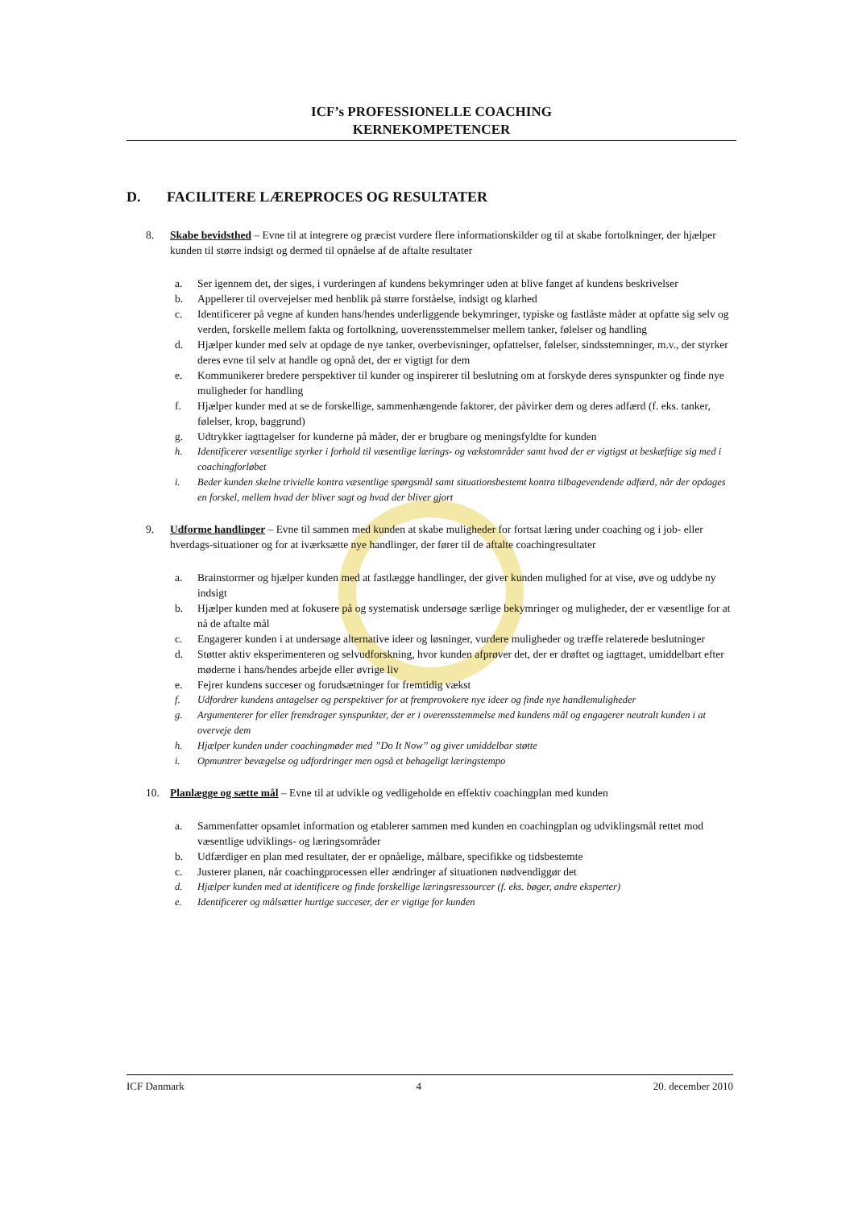ICF’s PROFESSIONELLE COACHING
KERNEKOMPETENCER
D. FACILITERE LÆREPROCES OG RESULTATER
8. Skabe bevidsthed – Evne til at integrere og præcist vurdere flere informationskilder og til at skabe fortolkninger, der hjælper kunden til større indsigt og dermed til opnåelse af de aftalte resultater
a. Ser igennem det, der siges, i vurderingen af kundens bekymringer uden at blive fanget af kundens beskrivelser
b. Appellerer til overvejelser med henblik på større forståelse, indsigt og klarhed
c. Identificerer på vegne af kunden hans/hendes underliggende bekymringer, typiske og fastlåste måder at opfatte sig selv og verden, forskelle mellem fakta og fortolkning, uoverensstemmelser mellem tanker, følelser og handling
d. Hjælper kunder med selv at opdage de nye tanker, overbevisninger, opfattelser, følelser, sindsstemninger, m.v., der styrker deres evne til selv at handle og opnå det, der er vigtigt for dem
e. Kommunikerer bredere perspektiver til kunder og inspirerer til beslutning om at forskyde deres synspunkter og finde nye muligheder for handling
f. Hjælper kunder med at se de forskellige, sammenhængende faktorer, der påvirker dem og deres adfærd (f. eks. tanker, følelser, krop, baggrund)
g. Udtrykker iagttagelser for kunderne på måder, der er brugbare og meningsfyldte for kunden
h. Identificerer væsentlige styrker i forhold til væsentlige lærings- og vækstområder samt hvad der er vigtigst at beskæftige sig med i coachingforløbet
i. Beder kunden skelne trivielle kontra væsentlige spørgsmål samt situationsbestemt kontra tilbagevendende adfærd, når der opdages en forskel, mellem hvad der bliver sagt og hvad der bliver gjort
9. Udforme handlinger – Evne til sammen med kunden at skabe muligheder for fortsat læring under coaching og i job- eller hverdags-situationer og for at iværksætte nye handlinger, der fører til de aftalte coachingresultater
a. Brainstormer og hjælper kunden med at fastlægge handlinger, der giver kunden mulighed for at vise, øve og uddybe ny indsigt
b. Hjælper kunden med at fokusere på og systematisk undersøge særlige bekymringer og muligheder, der er væsentlige for at nå de aftalte mål
c. Engagerer kunden i at undersøge alternative ideer og løsninger, vurdere muligheder og træffe relaterede beslutninger
d. Støtter aktiv eksperimenteren og selvudforskning, hvor kunden afprøver det, der er drøftet og iagttaget, umiddelbart efter møderne i hans/hendes arbejde eller øvrige liv
e. Fejrer kundens succeser og forudsætninger for fremtidig vækst
f. Udfordrer kundens antagelser og perspektiver for at fremprovokere nye ideer og finde nye handlemuligheder
g. Argumenterer for eller fremdrager synspunkter, der er i overensstemmelse med kundens mål og engagerer neutralt kunden i at overveje dem
h. Hjælper kunden under coachingmøder med ”Do It Now” og giver umiddelbar støtte
i. Opmuntrer bevægelse og udfordringer men også et behageligt læringstempo
10. Planlægge og sætte mål – Evne til at udvikle og vedligeholde en effektiv coachingplan med kunden
a. Sammenfatter opsamlet information og etablerer sammen med kunden en coachingplan og udviklingsmål rettet mod væsentlige udviklings- og læringsområder
b. Udfærdiger en plan med resultater, der er opnåelige, målbare, specifikke og tidsbestemte
c. Justerer planen, når coachingprocessen eller ændringer af situationen nødvendiggør det
d. Hjælper kunden med at identificere og finde forskellige læringsressourcer (f. eks. bøger, andre eksperter)
e. Identificerer og målsætter hurtige succeser, der er vigtige for kunden
ICF Danmark 4 20. december 2010